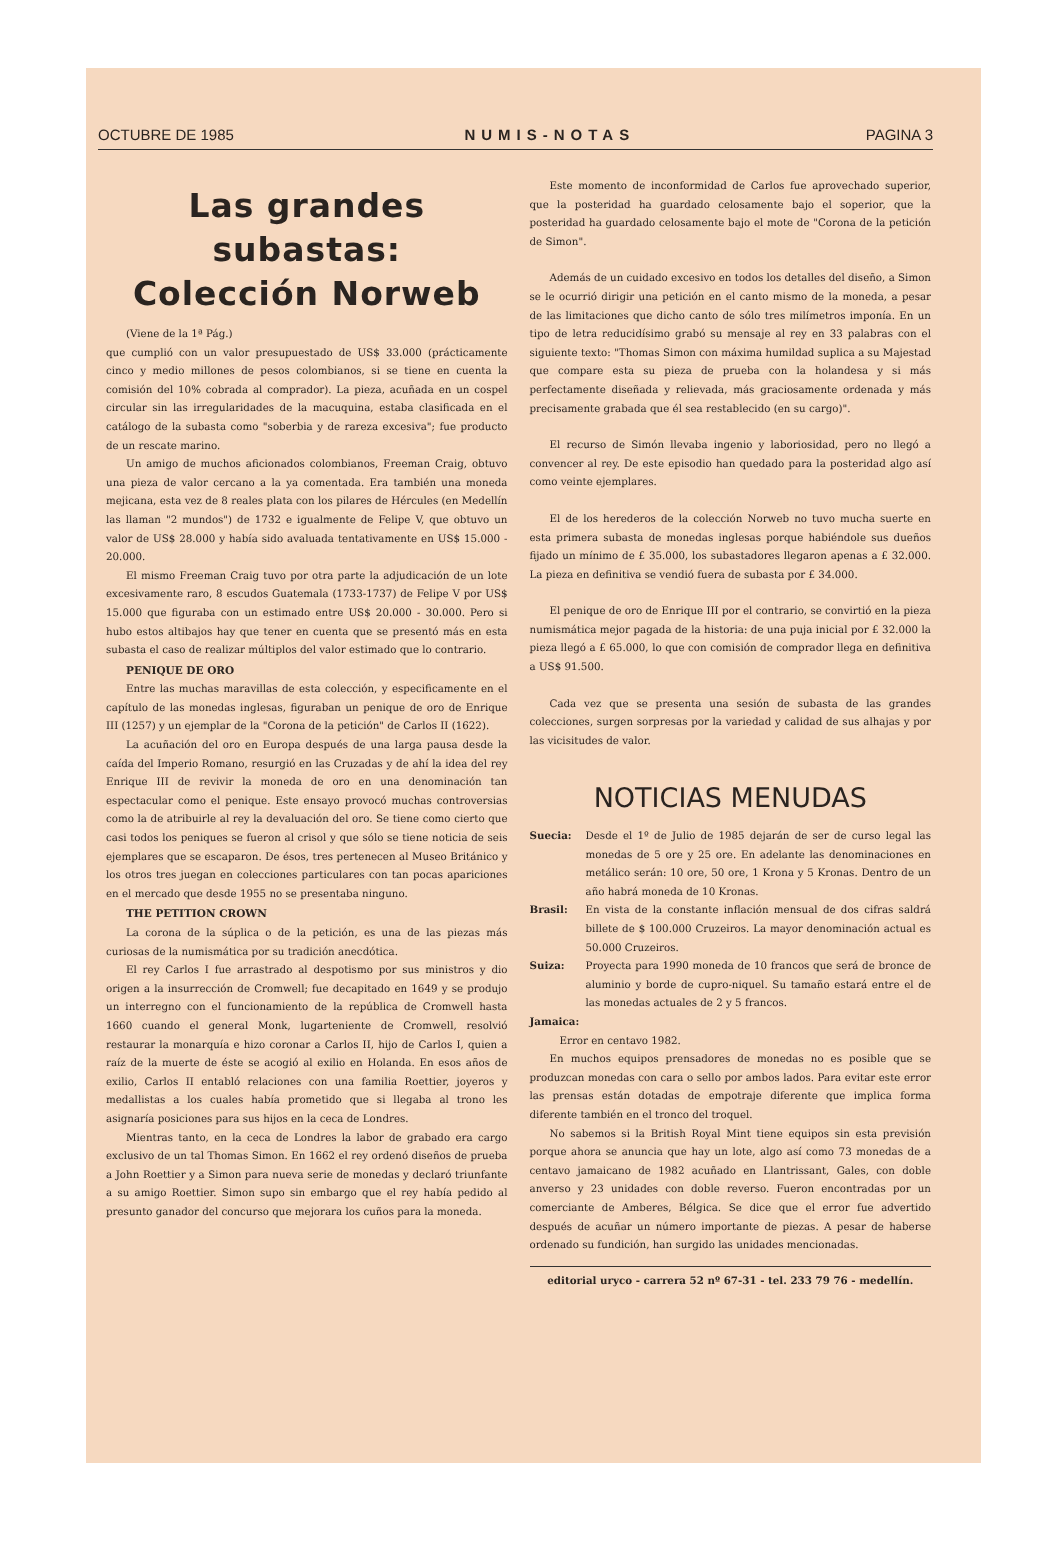OCTUBRE DE 1985 NUMIS-NOTAS PAGINA 3
Las grandes subastas:
Colección Norweb
(Viene de la 1ª Pág.)
que cumplió con un valor presupuestado de US$ 33.000 (prácticamente cinco y medio millones de pesos colombianos, si se tiene en cuenta la comisión del 10% cobrada al comprador). La pieza, acuñada en un cospel circular sin las irregularidades de la macuquina, estaba clasificada en el catálogo de la subasta como "soberbia y de rareza excesiva"; fue producto de un rescate marino.
Un amigo de muchos aficionados colombianos, Freeman Craig, obtuvo una pieza de valor cercano a la ya comentada. Era también una moneda mejicana, esta vez de 8 reales plata con los pilares de Hércules (en Medellín las llaman "2 mundos") de 1732 e igualmente de Felipe V, que obtuvo un valor de US$ 28.000 y había sido avaluada tentativamente en US$ 15.000 - 20.000.
El mismo Freeman Craig tuvo por otra parte la adjudicación de un lote excesivamente raro, 8 escudos Guatemala (1733-1737) de Felipe V por US$ 15.000 que figuraba con un estimado entre US$ 20.000 - 30.000. Pero si hubo estos altibajos hay que tener en cuenta que se presentó más en esta subasta el caso de realizar múltiplos del valor estimado que lo contrario.
PENIQUE DE ORO
Entre las muchas maravillas de esta colección, y especificamente en el capítulo de las monedas inglesas, figuraban un penique de oro de Enrique III (1257) y un ejemplar de la "Corona de la petición" de Carlos II (1622).
La acuñación del oro en Europa después de una larga pausa desde la caída del Imperio Romano, resurgió en las Cruzadas y de ahí la idea del rey Enrique III de revivir la moneda de oro en una denominación tan espectacular como el penique. Este ensayo provocó muchas controversias como la de atribuirle al rey la devaluación del oro. Se tiene como cierto que casi todos los peniques se fueron al crisol y que sólo se tiene noticia de seis ejemplares que se escaparon. De ésos, tres pertenecen al Museo Británico y los otros tres juegan en colecciones particulares con tan pocas apariciones en el mercado que desde 1955 no se presentaba ninguno.
THE PETITION CROWN
La corona de la súplica o de la petición, es una de las piezas más curiosas de la numismática por su tradición anecdótica.
El rey Carlos I fue arrastrado al despotismo por sus ministros y dio origen a la insurrección de Cromwell; fue decapitado en 1649 y se produjo un interregno con el funcionamiento de la república de Cromwell hasta 1660 cuando el general Monk, lugarteniente de Cromwell, resolvió restaurar la monarquía e hizo coronar a Carlos II, hijo de Carlos I, quien a raíz de la muerte de éste se acogió al exilio en Holanda. En esos años de exilio, Carlos II entabló relaciones con una familia Roettier, joyeros y medallistas a los cuales había prometido que si llegaba al trono les asignaría posiciones para sus hijos en la ceca de Londres.
Mientras tanto, en la ceca de Londres la labor de grabado era cargo exclusivo de un tal Thomas Simon. En 1662 el rey ordenó diseños de prueba a John Roettier y a Simon para nueva serie de monedas y declaró triunfante a su amigo Roettier. Simon supo sin embargo que el rey había pedido al presunto ganador del concurso que mejorara los cuños para la moneda.
Este momento de inconformidad de Carlos fue aprovechado superior, que la posteridad ha guardado celosamente bajo el soperior, que la posteridad ha guardado celosamente bajo el mote de "Corona de la petición de Simon".
Además de un cuidado excesivo en todos los detalles del diseño, a Simon se le ocurrió dirigir una petición en el canto mismo de la moneda, a pesar de las limitaciones que dicho canto de sólo tres milímetros imponía. En un tipo de letra reducidísimo grabó su mensaje al rey en 33 palabras con el siguiente texto: "Thomas Simon con máxima humildad suplica a su Majestad que compare esta su pieza de prueba con la holandesa y si más perfectamente diseñada y relievada, más graciosamente ordenada y más precisamente grabada que él sea restablecido (en su cargo)".
El recurso de Simón llevaba ingenio y laboriosidad, pero no llegó a convencer al rey. De este episodio han quedado para la posteridad algo así como veinte ejemplares.
El de los herederos de la colección Norweb no tuvo mucha suerte en esta primera subasta de monedas inglesas porque habiéndole sus dueños fijado un mínimo de £ 35.000, los subastadores llegaron apenas a £ 32.000. La pieza en definitiva se vendió fuera de subasta por £ 34.000.
El penique de oro de Enrique III por el contrario, se convirtió en la pieza numismática mejor pagada de la historia: de una puja inicial por £ 32.000 la pieza llegó a £ 65.000, lo que con comisión de comprador llega en definitiva a US$ 91.500.
Cada vez que se presenta una sesión de subasta de las grandes colecciones, surgen sorpresas por la variedad y calidad de sus alhajas y por las vicisitudes de valor.
NOTICIAS MENUDAS
Suecia: Desde el 1º de Julio de 1985 dejarán de ser de curso legal las monedas de 5 ore y 25 ore. En adelante las denominaciones en metálico serán: 10 ore, 50 ore, 1 Krona y 5 Kronas. Dentro de un año habrá moneda de 10 Kronas.
Brasil: En vista de la constante inflación mensual de dos cifras saldrá billete de $ 100.000 Cruzeiros. La mayor denominación actual es 50.000 Cruzeiros.
Suiza: Proyecta para 1990 moneda de 10 francos que será de bronce de aluminio y borde de cupro-niquel. Su tamaño estará entre el de las monedas actuales de 2 y 5 francos.
Jamaica:
Error en centavo 1982.
En muchos equipos prensadores de monedas no es posible que se produzcan monedas con cara o sello por ambos lados. Para evitar este error las prensas están dotadas de empotraje diferente que implica forma diferente también en el tronco del troquel.
No sabemos si la British Royal Mint tiene equipos sin esta previsión porque ahora se anuncia que hay un lote, algo así como 73 monedas de a centavo jamaicano de 1982 acuñado en Llantrissant, Gales, con doble anverso y 23 unidades con doble reverso. Fueron encontradas por un comerciante de Amberes, Bélgica. Se dice que el error fue advertido después de acuñar un número importante de piezas. A pesar de haberse ordenado su fundición, han surgido las unidades mencionadas.
editorial uryco - carrera 52 nº 67-31 - tel. 233 79 76 - medellín.